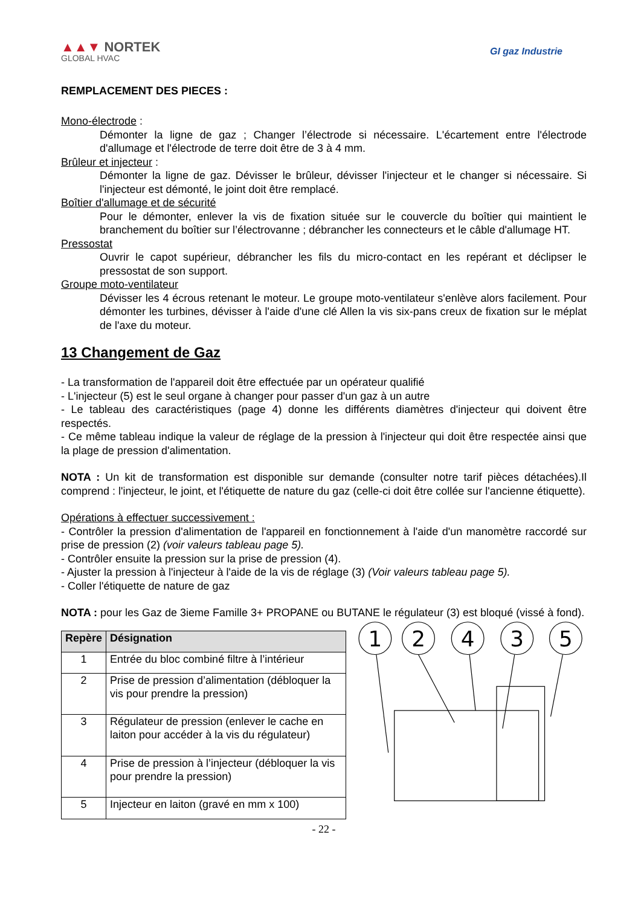▲▲▼ NORTEK
GLOBAL HVAC
GI gaz Industrie
REMPLACEMENT DES PIECES :
Mono-électrode :
Démonter la ligne de gaz ; Changer l’électrode si nécessaire. L'écartement entre l'électrode d'allumage et l'électrode de terre doit être de 3 à 4 mm.
Brûleur et injecteur :
Démonter la ligne de gaz. Dévisser le brûleur, dévisser l'injecteur et le changer si nécessaire. Si l'injecteur est démonté, le joint doit être remplacé.
Boîtier d'allumage et de sécurité
Pour le démonter, enlever la vis de fixation située sur le couvercle du boîtier qui maintient le branchement du boîtier sur l’électrovanne ; débrancher les connecteurs et le câble d'allumage HT.
Pressostat
Ouvrir le capot supérieur, débrancher les fils du micro-contact en les repérant et déclipser le pressostat de son support.
Groupe moto-ventilateur
Dévisser les 4 écrous retenant le moteur. Le groupe moto-ventilateur s'enlève alors facilement. Pour démonter les turbines, dévisser à l'aide d'une clé Allen la vis six-pans creux de fixation sur le méplat de l'axe du moteur.
13 Changement de Gaz
- La transformation de l'appareil doit être effectuée par un opérateur qualifié
- L'injecteur (5) est le seul organe à changer pour passer d'un gaz à un autre
- Le tableau des caractéristiques (page 4) donne les différents diamètres d'injecteur qui doivent être respectés.
- Ce même tableau indique la valeur de réglage de la pression à l'injecteur qui doit être respectée ainsi que la plage de pression d'alimentation.
NOTA : Un kit de transformation est disponible sur demande (consulter notre tarif pièces détachées).Il comprend : l'injecteur, le joint, et l'étiquette de nature du gaz (celle-ci doit être collée sur l'ancienne étiquette).
Opérations à effectuer successivement :
- Contrôler la pression d'alimentation de l'appareil en fonctionnement à l'aide d'un manomètre raccordé sur prise de pression (2) (voir valeurs tableau page 5).
- Contrôler ensuite la pression sur la prise de pression (4).
- Ajuster la pression à l'injecteur à l'aide de la vis de réglage (3) (Voir valeurs tableau page 5).
- Coller l'étiquette de nature de gaz
NOTA : pour les Gaz de 3ieme Famille 3+ PROPANE ou BUTANE le régulateur (3) est bloqué (vissé à fond).
| Repère | Désignation |
| --- | --- |
| 1 | Entrée du bloc combiné filtre à l’intérieur |
| 2 | Prise de pression d’alimentation (débloquer la vis pour prendre la pression) |
| 3 | Régulateur de pression (enlever le cache en laiton pour accéder à la vis du régulateur) |
| 4 | Prise de pression à l’injecteur (débloquer la vis pour prendre la pression) |
| 5 | Injecteur en laiton (gravé en mm x 100) |
1
2
4
3
5
- 22 -